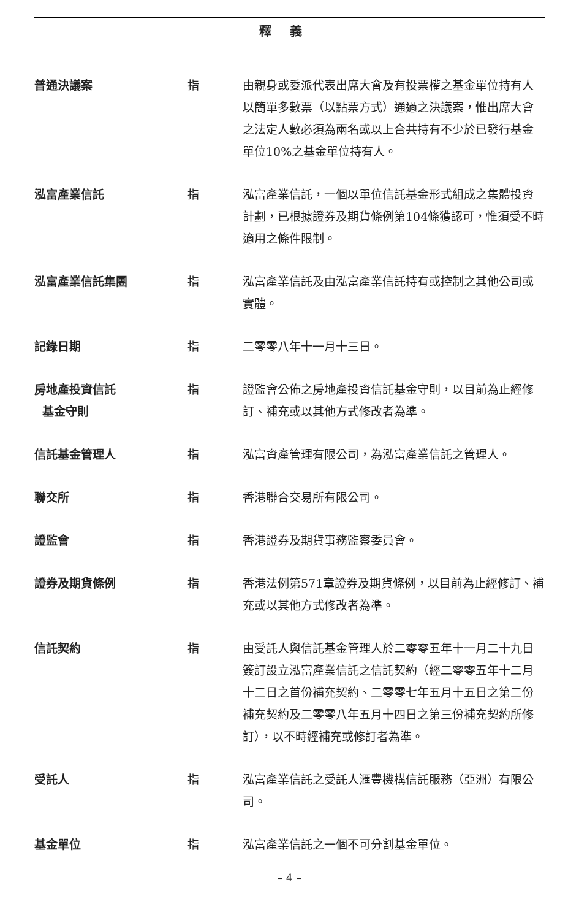釋義
| 普通決議案 | 指 | 由親身或委派代表出席大會及有投票權之基金單位持有人以簡單多數票（以點票方式）通過之決議案，惟出席大會之法定人數必須為兩名或以上合共持有不少於已發行基金單位10%之基金單位持有人。 |
| 泓富產業信託 | 指 | 泓富產業信託，一個以單位信託基金形式組成之集體投資計劃，已根據證券及期貨條例第104條獲認可，惟須受不時適用之條件限制。 |
| 泓富產業信託集團 | 指 | 泓富產業信託及由泓富產業信託持有或控制之其他公司或實體。 |
| 記錄日期 | 指 | 二零零八年十一月十三日。 |
| 房地產投資信託 基金守則 | 指 | 證監會公佈之房地產投資信託基金守則，以目前為止經修訂、補充或以其他方式修改者為準。 |
| 信託基金管理人 | 指 | 泓富資產管理有限公司，為泓富產業信託之管理人。 |
| 聯交所 | 指 | 香港聯合交易所有限公司。 |
| 證監會 | 指 | 香港證券及期貨事務監察委員會。 |
| 證券及期貨條例 | 指 | 香港法例第571章證券及期貨條例，以目前為止經修訂、補充或以其他方式修改者為準。 |
| 信託契約 | 指 | 由受託人與信託基金管理人於二零零五年十一月二十九日簽訂設立泓富產業信託之信託契約（經二零零五年十二月十二日之首份補充契約、二零零七年五月十五日之第二份補充契約及二零零八年五月十四日之第三份補充契約所修訂），以不時經補充或修訂者為準。 |
| 受託人 | 指 | 泓富產業信託之受託人滙豐機構信託服務（亞洲）有限公司。 |
| 基金單位 | 指 | 泓富產業信託之一個不可分割基金單位。 |
– 4 –